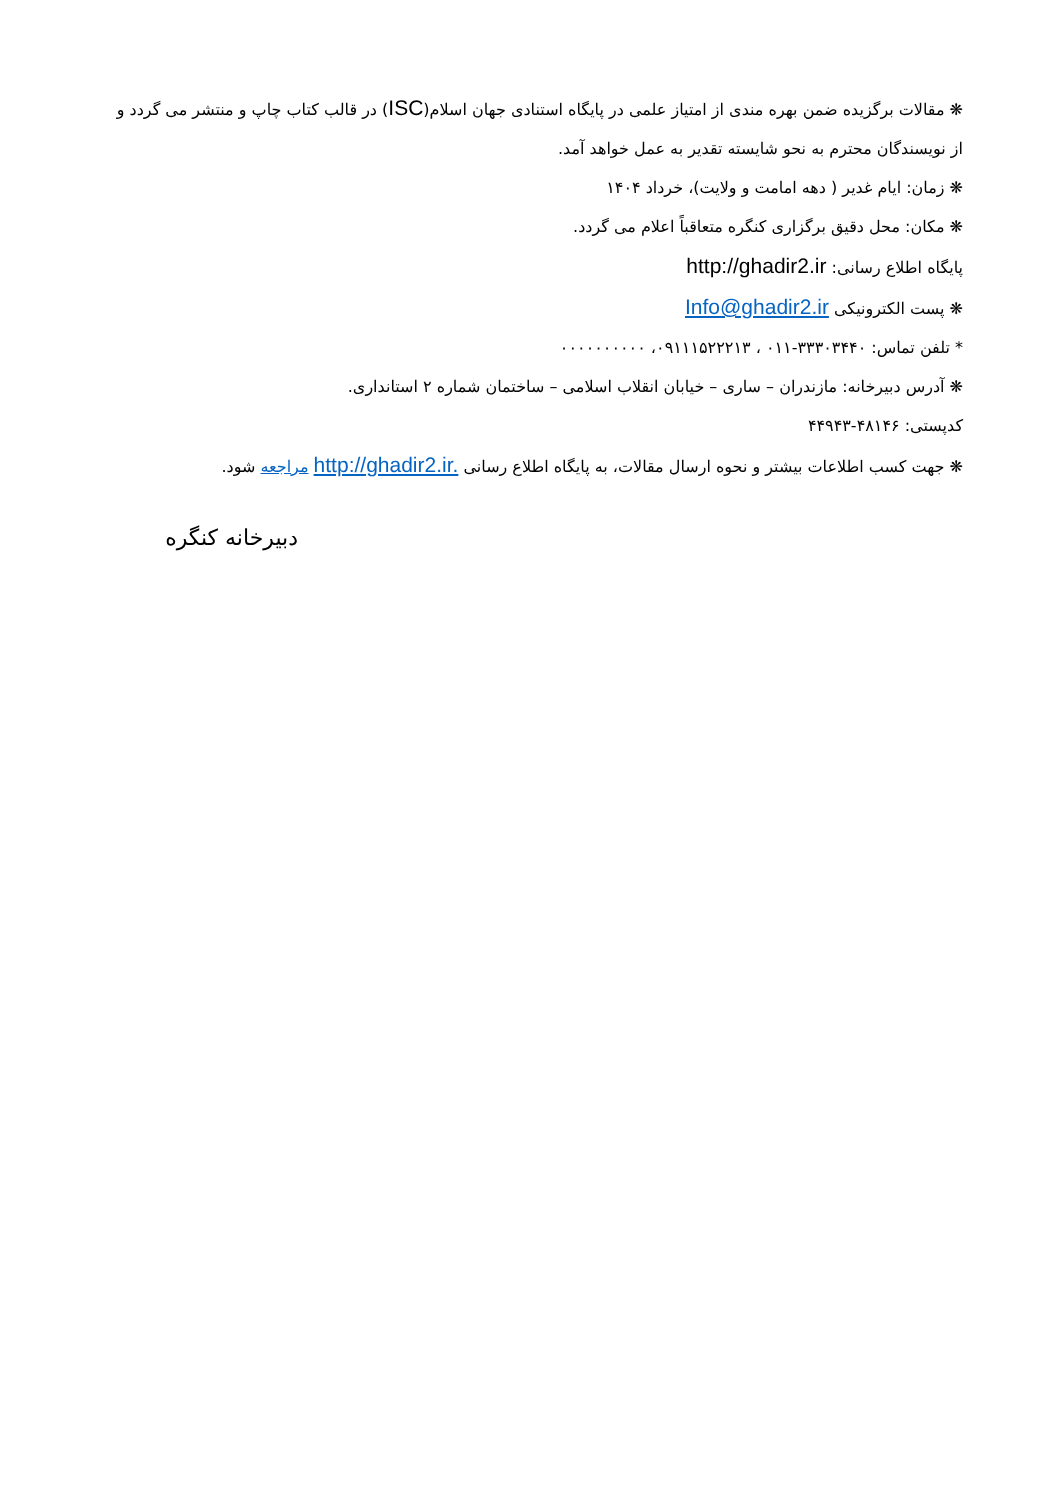❋ مقالات برگزیده ضمن بهره مندی از امتیاز علمی در پایگاه استنادی جهان اسلام(ISC) در قالب کتاب چاپ و منتشر می گردد و از نویسندگان محترم به نحو شایسته تقدیر به عمل خواهد آمد.
❋ زمان: ایام غدیر ( دهه امامت و ولایت)، خرداد ۱۴۰۴
❋ مکان: محل دقیق برگزاری کنگره متعاقباً اعلام می گردد.
پایگاه اطلاع رسانی: http://ghadir2.ir
❋ پست الکترونیکی Info@ghadir2.ir
* تلفن تماس: ۳۳۳۰۳۴۴۰-۰۱۱ ، ۰۹۱۱۱۵۲۲۲۱۳، ۰۰۰۰۰۰۰۰۰۰
❋ آدرس دبیرخانه: مازندران – ساری – خیابان انقلاب اسلامی – ساختمان شماره ۲ استانداری.
کدپستی: ۴۸۱۴۶-۴۴۹۴۳
❋ جهت کسب اطلاعات بیشتر و نحوه ارسال مقالات، به پایگاه اطلاع رسانی http://ghadir2.ir. مراجعه شود.
دبیرخانه کنگره